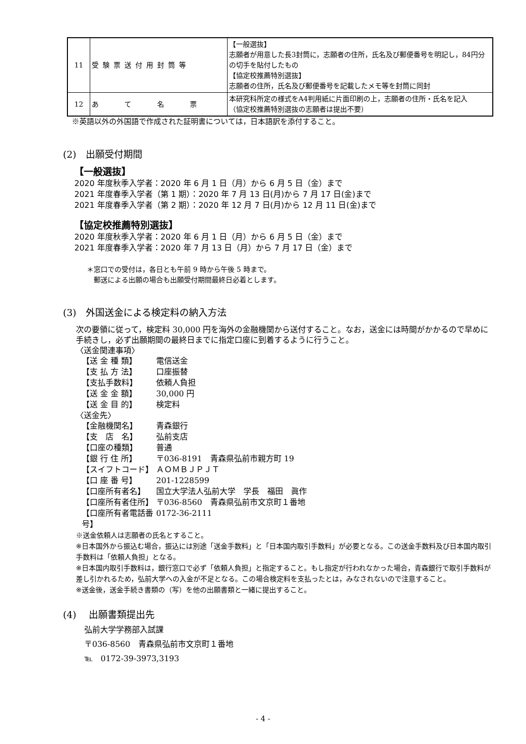| 11 | 受験票送付用封筒等 | 【一般選抜】 志願者が用意した長3封筒に，志願者の住所，氏名及び郵便番号を明記し，84円分の切手を貼付したもの 【協定校推薦特別選抜】 志願者の住所，氏名及び郵便番号を記載したメモ等を封筒に同封 |
| 12 | あ て 名 票 | 本研究科所定の様式をA4判用紙に片面印刷の上，志願者の住所・氏名を記入 （協定校推薦特別選抜の志願者は提出不要） |
※英語以外の外国語で作成された証明書については，日本語訳を添付すること。
(2)　出願受付期間
【一般選抜】
2020 年度秋季入学者：2020 年 6 月 1 日（月）から 6 月 5 日（金）まで
2021 年度春季入学者（第 1 期）：2020 年 7 月 13 日(月)から 7 月 17 日(金)まで
2021 年度春季入学者（第 2 期）：2020 年 12 月 7 日(月)から 12 月 11 日(金)まで
【協定校推薦特別選抜】
2020 年度秋季入学者：2020 年 6 月 1 日（月）から 6 月 5 日（金）まで
2021 年度春季入学者：2020 年 7 月 13 日（月）から 7 月 17 日（金）まで
＊窓口での受付は，各日とも午前 9 時から午後 5 時まで。
　郵送による出願の場合も出願受付期間最終日必着とします。
(3)　外国送金による検定料の納入方法
次の要領に従って，検定料 30,000 円を海外の金融機関から送付すること。なお，送金には時間がかかるので早めに手続きし，必ず出願期間の最終日までに指定口座に到着するように行うこと。
〈送金関連事項〉
【送 金 種 類】 電信送金
【支 払 方 法】 口座振替
【支払手数料】 依頼人負担
【送 金 金 額】 30,000 円
【送 金 目 的】 検定料
〈送金先〉
【金融機関名】 青森銀行
【支　店　名】 弘前支店
【口座の種類】 普通
【銀 行 住 所】 〒036-8191　青森県弘前市親方町 19
【スイフトコード】 ＡＯＭＢＪＰＪＴ
【口 座 番 号】 201-1228599
【口座所有者名】 国立大学法人弘前大学　学長　福田　眞作
【口座所有者住所】 〒036-8560　青森県弘前市文京町１番地
【口座所有者電話番号】 0172-36-2111
※送金依頼人は志願者の氏名とすること。
※日本国外から振込む場合，振込には別途「送金手数料」と「日本国内取引手数料」が必要となる。この送金手数料及び日本国内取引手数料は「依頼人負担」となる。
※日本国内取引手数料は，銀行窓口で必ず「依頼人負担」と指定すること。もし指定が行われなかった場合，青森銀行で取引手数料が差し引かれるため，弘前大学への入金が不足となる。この場合検定料を支払ったとは，みなされないので注意すること。
※送金後，送金手続き書類の（写）を他の出願書類と一緒に提出すること。
(4)　 出願書類提出先
弘前大学学務部入試課
〒036-8560　青森県弘前市文京町１番地
℡　0172-39-3973,3193
- 4 -